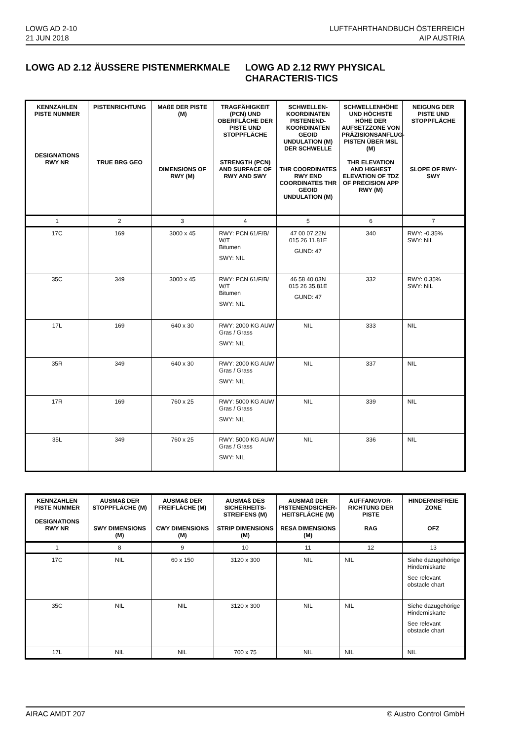LOWG AD 2-10
21 JUN 2018
LUFTFAHRTHANDBUCH ÖSTERREICH
AIP AUSTRIA
LOWG AD 2.12 ÄUSSERE PISTENMERKMALE
LOWG AD 2.12 RWY PHYSICAL CHARACTERIS-TICS
| KENNZAHLEN PISTE NUMMER DESIGNATIONS RWY NR | PISTENRICHTUNG TRUE BRG GEO | MAßE DER PISTE (M) DIMENSIONS OF RWY (M) | TRAGFÄHIGKEIT (PCN) UND OBERFLÄCHE DER PISTE UND STOPPFLÄCHE STRENGTH (PCN) AND SURFACE OF RWY AND SWY | SCHWELLEN-KOORDINATEN PISTENEND-KOORDINATEN GEOID UNDULATION (M) DER SCHWELLE THR COORDINATES RWY END COORDINATES THR GEOID UNDULATION (M) | SCHWELLENHÖHE UND HÖCHSTE HÖHE DER AUFSETZZONE VON PRÄZISIONSANFLUG-PISTEN ÜBER MSL (M) THR ELEVATION AND HIGHEST ELEVATION OF TDZ OF PRECISION APP RWY (M) | NEIGUNG DER PISTE UND STOPPFLÄCHE SLOPE OF RWY-SWY |
| --- | --- | --- | --- | --- | --- | --- |
| 1 | 2 | 3 | 4 | 5 | 6 | 7 |
| 17C | 169 | 3000 x 45 | RWY: PCN 61/F/B/ W/T Bitumen SWY: NIL | 47 00 07.22N 015 26 11.81E GUND: 47 | 340 | RWY: -0.35% SWY: NIL |
| 35C | 349 | 3000 x 45 | RWY: PCN 61/F/B/ W/T Bitumen SWY: NIL | 46 58 40.03N 015 26 35.81E GUND: 47 | 332 | RWY: 0.35% SWY: NIL |
| 17L | 169 | 640 x 30 | RWY: 2000 KG AUW Gras / Grass SWY: NIL | NIL | 333 | NIL |
| 35R | 349 | 640 x 30 | RWY: 2000 KG AUW Gras / Grass SWY: NIL | NIL | 337 | NIL |
| 17R | 169 | 760 x 25 | RWY: 5000 KG AUW Gras / Grass SWY: NIL | NIL | 339 | NIL |
| 35L | 349 | 760 x 25 | RWY: 5000 KG AUW Gras / Grass SWY: NIL | NIL | 336 | NIL |
| KENNZAHLEN PISTE NUMMER DESIGNATIONS RWY NR | AUSMAß DER STOPPFLÄCHE (M) SWY DIMENSIONS (M) | AUSMAß DER FREIFLÄCHE (M) CWY DIMENSIONS (M) | AUSMAß DES SICHERHEITS-STREIFENS (M) STRIP DIMENSIONS (M) | AUSMAß DER PISTENENDSICHER-HEITSFLÄCHE (M) RESA DIMENSIONS (M) | AUFFANGVOR-RICHTUNG DER PISTE RAG | HINDERNISFREIE ZONE OFZ |
| --- | --- | --- | --- | --- | --- | --- |
| 1 | 8 | 9 | 10 | 11 | 12 | 13 |
| 17C | NIL | 60 x 150 | 3120 x 300 | NIL | NIL | Siehe dazugehörige Hinderniskarte See relevant obstacle chart |
| 35C | NIL | NIL | 3120 x 300 | NIL | NIL | Siehe dazugehörige Hinderniskarte See relevant obstacle chart |
| 17L | NIL | NIL | 700 x 75 | NIL | NIL | NIL |
AIRAC AMDT 207 © Austro Control GmbH